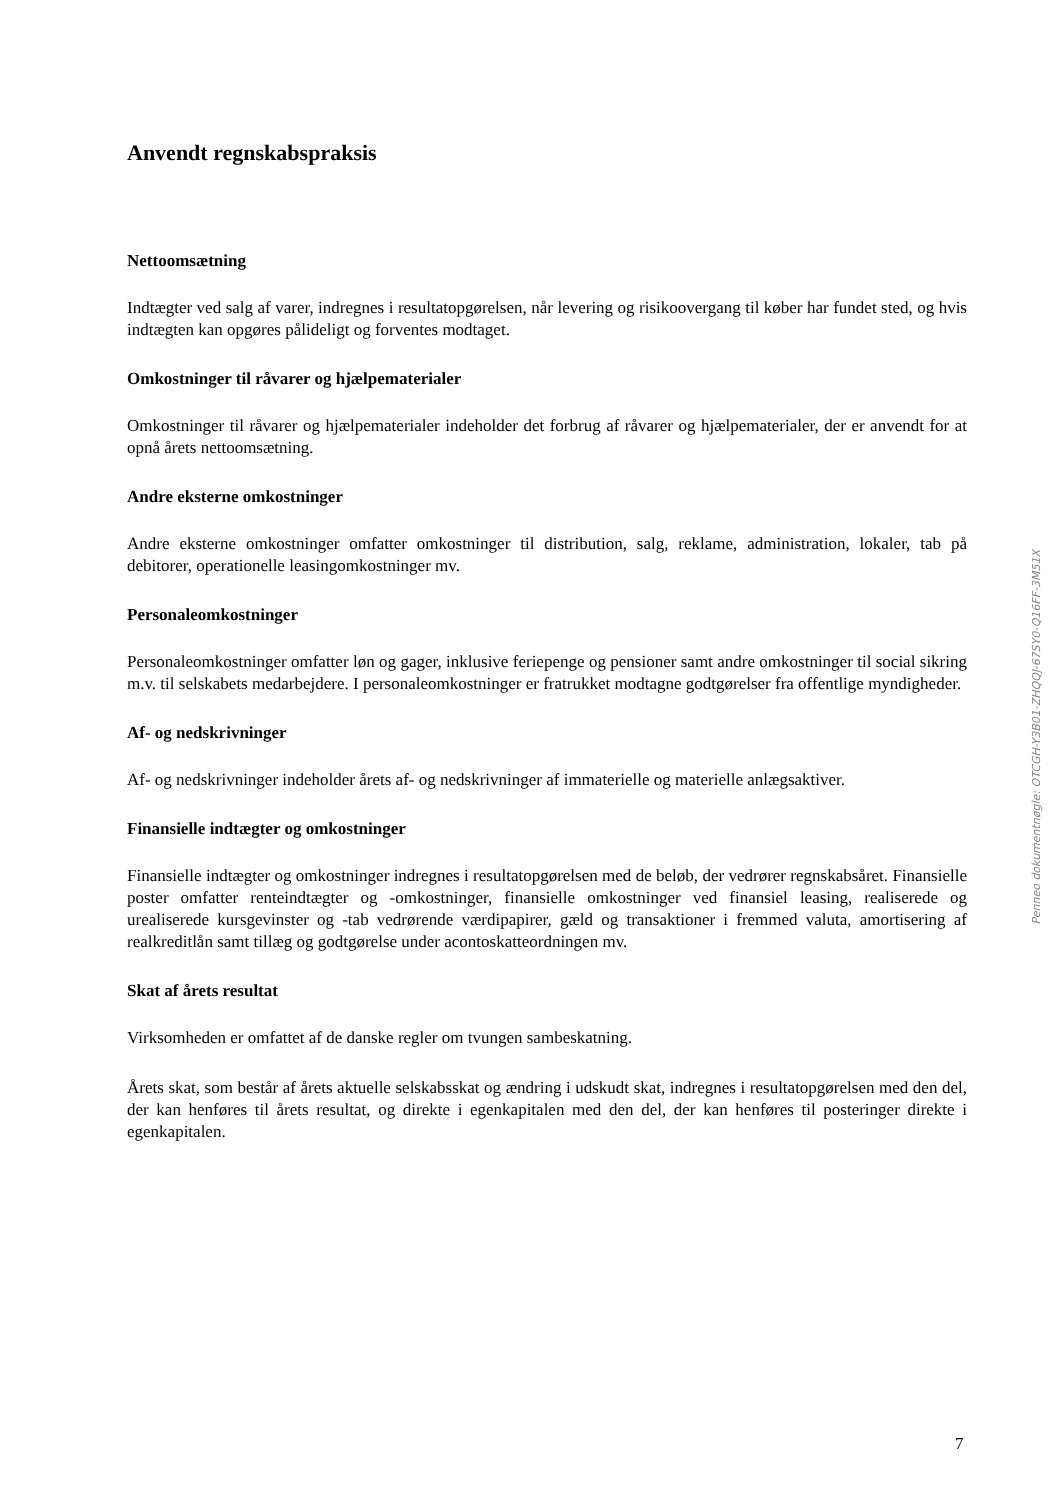Anvendt regnskabspraksis
Nettoomsætning
Indtægter ved salg af varer, indregnes i resultatopgørelsen, når levering og risikoovergang til køber har fundet sted, og hvis indtægten kan opgøres pålideligt og forventes modtaget.
Omkostninger til råvarer og hjælpematerialer
Omkostninger til råvarer og hjælpematerialer indeholder det forbrug af råvarer og hjælpematerialer, der er anvendt for at opnå årets nettoomsætning.
Andre eksterne omkostninger
Andre eksterne omkostninger omfatter omkostninger til distribution, salg, reklame, administration, lokaler, tab på debitorer, operationelle leasingomkostninger mv.
Personaleomkostninger
Personaleomkostninger omfatter løn og gager, inklusive feriepenge og pensioner samt andre omkostninger til social sikring m.v. til selskabets medarbejdere. I personaleomkostninger er fratrukket modtagne godtgørelser fra offentlige myndigheder.
Af- og nedskrivninger
Af- og nedskrivninger indeholder årets af- og nedskrivninger af immaterielle og materielle anlægsaktiver.
Finansielle indtægter og omkostninger
Finansielle indtægter og omkostninger indregnes i resultatopgørelsen med de beløb, der vedrører regnskabsåret. Finansielle poster omfatter renteindtægter og -omkostninger, finansielle omkostninger ved finansiel leasing, realiserede og urealiserede kursgevinster og -tab vedrørende værdipapirer, gæld og transaktioner i fremmed valuta, amortisering af realkreditlån samt tillæg og godtgørelse under acontoskatteordningen mv.
Skat af årets resultat
Virksomheden er omfattet af de danske regler om tvungen sambeskatning.
Årets skat, som består af årets aktuelle selskabsskat og ændring i udskudt skat, indregnes i resultatopgørelsen med den del, der kan henføres til årets resultat, og direkte i egenkapitalen med den del, der kan henføres til posteringer direkte i egenkapitalen.
Penneo dokumentnøgle: OTCGH-Y3B01-ZHQQJ-67SY0-Q16FF-3M51X
7